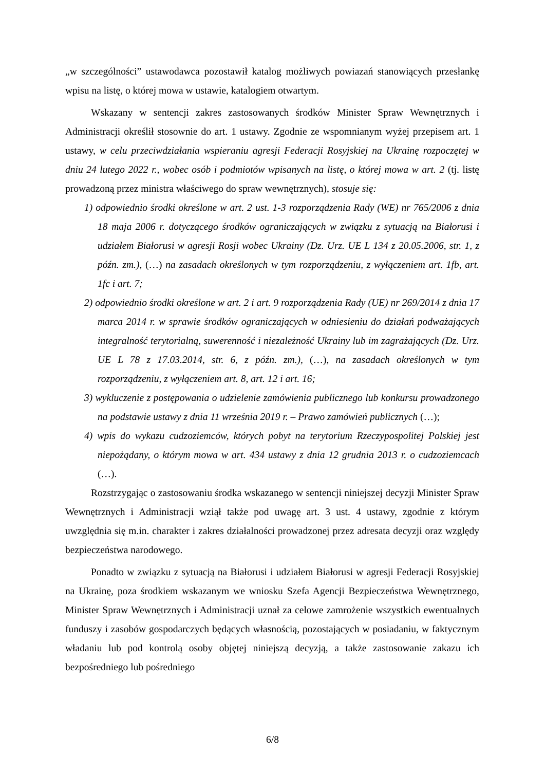„w szczególności” ustawodawca pozostawił katalog możliwych powiazań stanowiących przesłankę wpisu na listę, o której mowa w ustawie, katalogiem otwartym.
Wskazany w sentencji zakres zastosowanych środków Minister Spraw Wewnętrznych i Administracji określił stosownie do art. 1 ustawy. Zgodnie ze wspomnianym wyżej przepisem art. 1 ustawy, w celu przeciwdziałania wspieraniu agresji Federacji Rosyjskiej na Ukrainę rozpoczętej w dniu 24 lutego 2022 r., wobec osób i podmiotów wpisanych na listę, o której mowa w art. 2 (tj. listę prowadzoną przez ministra właściwego do spraw wewnętrznych), stosuje się:
1) odpowiednio środki określone w art. 2 ust. 1-3 rozporządzenia Rady (WE) nr 765/2006 z dnia 18 maja 2006 r. dotyczącego środków ograniczających w związku z sytuacją na Białorusi i udziałem Białorusi w agresji Rosji wobec Ukrainy (Dz. Urz. UE L 134 z 20.05.2006, str. 1, z późn. zm.), (…) na zasadach określonych w tym rozporządzeniu, z wyłączeniem art. 1fb, art. 1fc i art. 7;
2) odpowiednio środki określone w art. 2 i art. 9 rozporządzenia Rady (UE) nr 269/2014 z dnia 17 marca 2014 r. w sprawie środków ograniczających w odniesieniu do działań podważających integralność terytorialną, suwerenność i niezależność Ukrainy lub im zagrażających (Dz. Urz. UE L 78 z 17.03.2014, str. 6, z późn. zm.), (…), na zasadach określonych w tym rozporządzeniu, z wyłączeniem art. 8, art. 12 i art. 16;
3) wykluczenie z postępowania o udzielenie zamówienia publicznego lub konkursu prowadzonego na podstawie ustawy z dnia 11 września 2019 r. – Prawo zamówień publicznych (…);
4) wpis do wykazu cudzoziemców, których pobyt na terytorium Rzeczypospolitej Polskiej jest niepożądany, o którym mowa w art. 434 ustawy z dnia 12 grudnia 2013 r. o cudzoziemcach (…).
Rozstrzygając o zastosowaniu środka wskazanego w sentencji niniejszej decyzji Minister Spraw Wewnętrznych i Administracji wziął także pod uwagę art. 3 ust. 4 ustawy, zgodnie z którym uwzględnia się m.in. charakter i zakres działalności prowadzonej przez adresata decyzji oraz względy bezpieczeństwa narodowego.
Ponadto w związku z sytuacją na Białorusi i udziałem Białorusi w agresji Federacji Rosyjskiej na Ukrainę, poza środkiem wskazanym we wniosku Szefa Agencji Bezpieczeństwa Wewnętrznego, Minister Spraw Wewnętrznych i Administracji uznał za celowe zamrożenie wszystkich ewentualnych funduszy i zasobów gospodarczych będących własnością, pozostających w posiadaniu, w faktycznym władaniu lub pod kontrolą osoby objętej niniejszą decyzją, a także zastosowanie zakazu ich bezpośredniego lub pośredniego
6/8